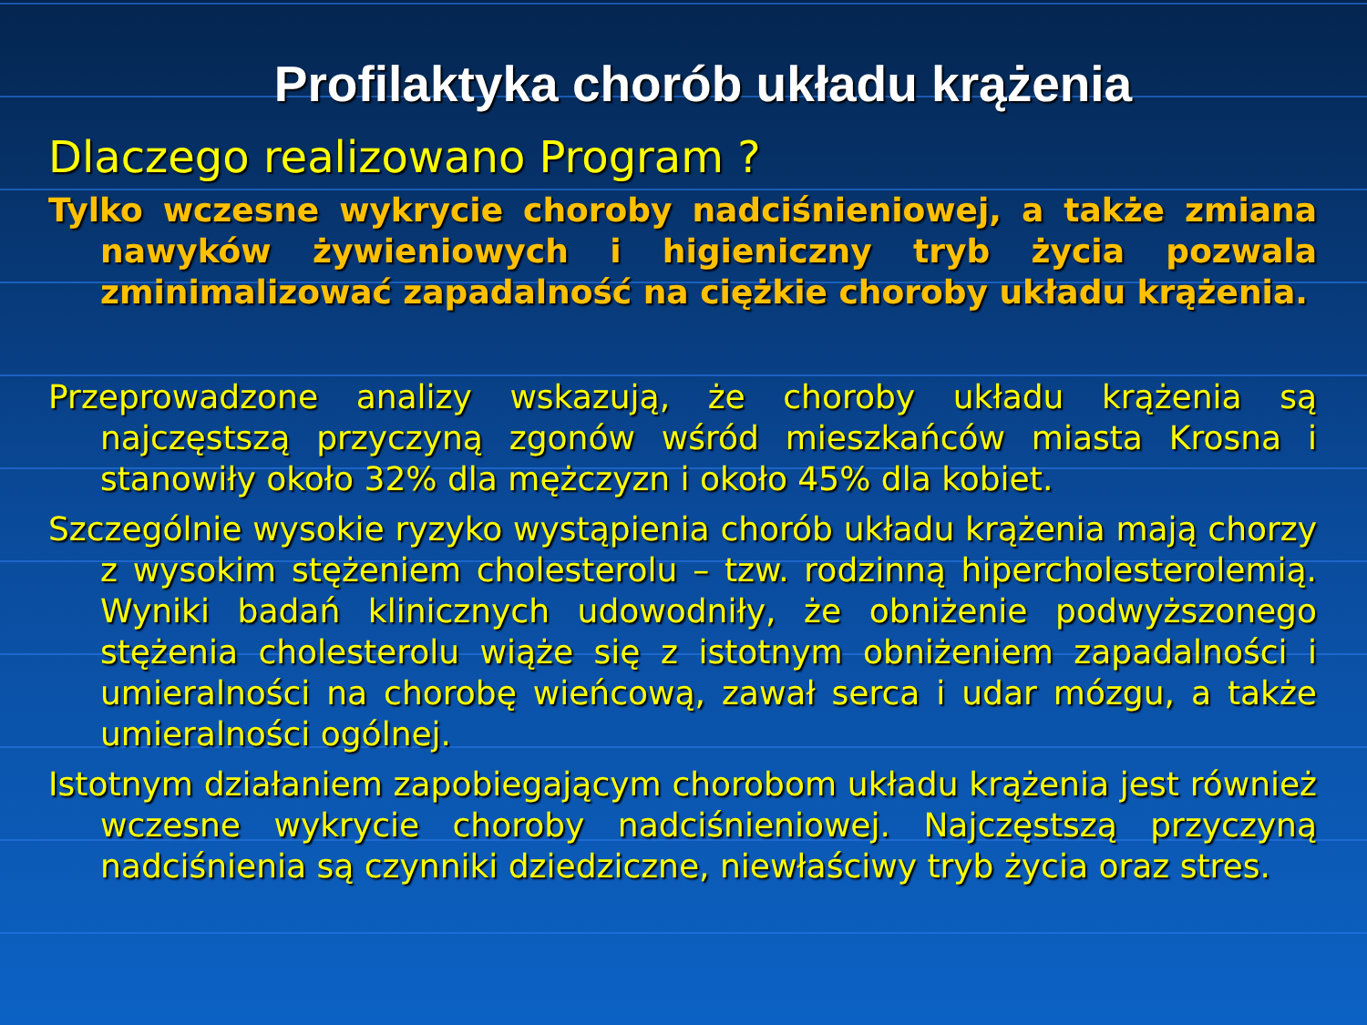Profilaktyka chorób układu krążenia
Dlaczego realizowano Program ?
Tylko wczesne wykrycie choroby nadciśnieniowej, a także zmiana nawyków żywieniowych i higieniczny tryb życia pozwala zminimalizować zapadalność na ciężkie choroby układu krążenia.
Przeprowadzone analizy wskazują, że choroby układu krążenia są najczęstszą przyczyną zgonów wśród mieszkańców miasta Krosna i stanowiły około 32% dla mężczyzn i około 45% dla kobiet.
Szczególnie wysokie ryzyko wystąpienia chorób układu krążenia mają chorzy z wysokim stężeniem cholesterolu – tzw. rodzinną hipercholesterolemią. Wyniki badań klinicznych udowodniły, że obniżenie podwyższonego stężenia cholesterolu wiąże się z istotnym obniżeniem zapadalności i umieralności na chorobę wieńcową, zawał serca i udar mózgu, a także umieralności ogólnej.
Istotnym działaniem zapobiegającym chorobom układu krążenia jest również wczesne wykrycie choroby nadciśnieniowej. Najczęstszą przyczyną nadciśnienia są czynniki dziedziczne, niewłaściwy tryb życia oraz stres.